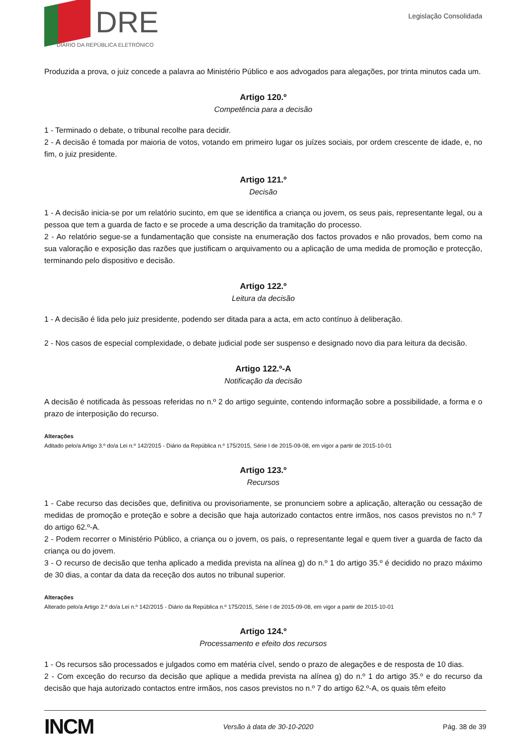DRE
DIÁRIO DA REPÚBLICA ELETRÓNICO
Legislação Consolidada
Produzida a prova, o juiz concede a palavra ao Ministério Público e aos advogados para alegações, por trinta minutos cada um.
Artigo 120.º
Competência para a decisão
1 - Terminado o debate, o tribunal recolhe para decidir.
2 - A decisão é tomada por maioria de votos, votando em primeiro lugar os juízes sociais, por ordem crescente de idade, e, no fim, o juiz presidente.
Artigo 121.º
Decisão
1 - A decisão inicia-se por um relatório sucinto, em que se identifica a criança ou jovem, os seus pais, representante legal, ou a pessoa que tem a guarda de facto e se procede a uma descrição da tramitação do processo.
2 - Ao relatório segue-se a fundamentação que consiste na enumeração dos factos provados e não provados, bem como na sua valoração e exposição das razões que justificam o arquivamento ou a aplicação de uma medida de promoção e protecção, terminando pelo dispositivo e decisão.
Artigo 122.º
Leitura da decisão
1 - A decisão é lida pelo juiz presidente, podendo ser ditada para a acta, em acto contínuo à deliberação.
2 - Nos casos de especial complexidade, o debate judicial pode ser suspenso e designado novo dia para leitura da decisão.
Artigo 122.º-A
Notificação da decisão
A decisão é notificada às pessoas referidas no n.º 2 do artigo seguinte, contendo informação sobre a possibilidade, a forma e o prazo de interposição do recurso.
Alterações
Aditado pelo/a Artigo 3.º do/a Lei n.º 142/2015 - Diário da República n.º 175/2015, Série I de 2015-09-08, em vigor a partir de 2015-10-01
Artigo 123.º
Recursos
1 - Cabe recurso das decisões que, definitiva ou provisoriamente, se pronunciem sobre a aplicação, alteração ou cessação de medidas de promoção e proteção e sobre a decisão que haja autorizado contactos entre irmãos, nos casos previstos no n.º 7 do artigo 62.º-A.
2 - Podem recorrer o Ministério Público, a criança ou o jovem, os pais, o representante legal e quem tiver a guarda de facto da criança ou do jovem.
3 - O recurso de decisão que tenha aplicado a medida prevista na alínea g) do n.º 1 do artigo 35.º é decidido no prazo máximo de 30 dias, a contar da data da receção dos autos no tribunal superior.
Alterações
Alterado pelo/a Artigo 2.º do/a Lei n.º 142/2015 - Diário da República n.º 175/2015, Série I de 2015-09-08, em vigor a partir de 2015-10-01
Artigo 124.º
Processamento e efeito dos recursos
1 - Os recursos são processados e julgados como em matéria cível, sendo o prazo de alegações e de resposta de 10 dias.
2 - Com exceção do recurso da decisão que aplique a medida prevista na alínea g) do n.º 1 do artigo 35.º e do recurso da decisão que haja autorizado contactos entre irmãos, nos casos previstos no n.º 7 do artigo 62.º-A, os quais têm efeito
INCM Versão à data de 30-10-2020 Pág. 38 de 39